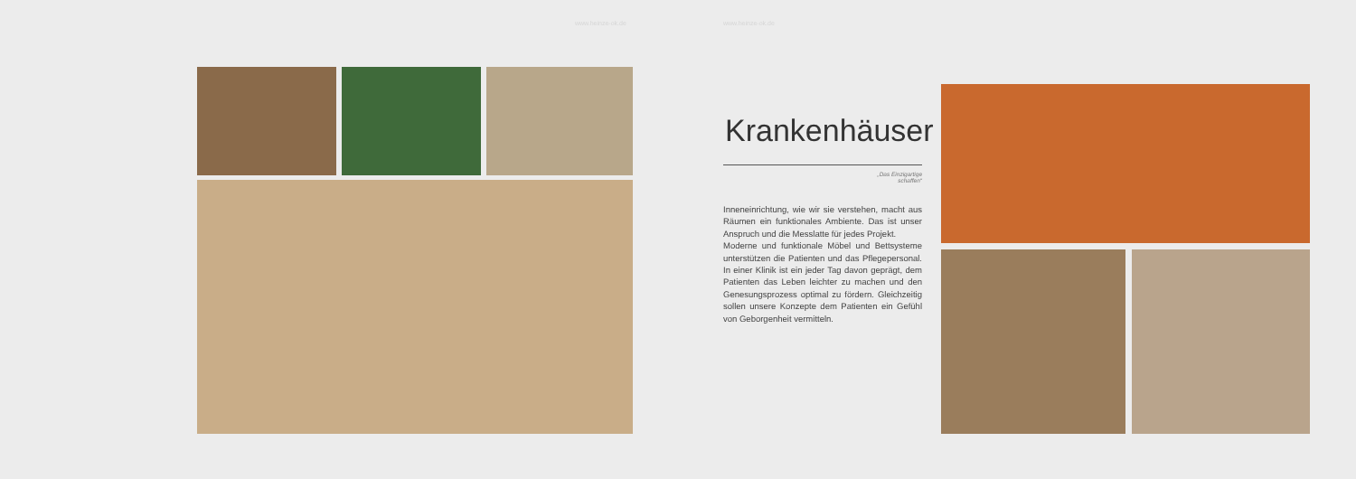www.heinze-ok.de www.heinze-ok.de
Krankenhäuser
„Das Einzigartige
schaffen“
Inneneinrichtung, wie wir sie verstehen, macht aus Räumen ein funktionales Ambiente. Das ist unser Anspruch und die Messlatte für jedes Projekt.
Moderne und funktionale Möbel und Bettsysteme unterstützen die Patienten und das Pflegepersonal. In einer Klinik ist ein jeder Tag davon geprägt, dem Patienten das Leben leichter zu machen und den Genesungsprozess optimal zu fördern. Gleichzeitig sollen unsere Konzepte dem Patienten ein Gefühl von Geborgenheit vermitteln.